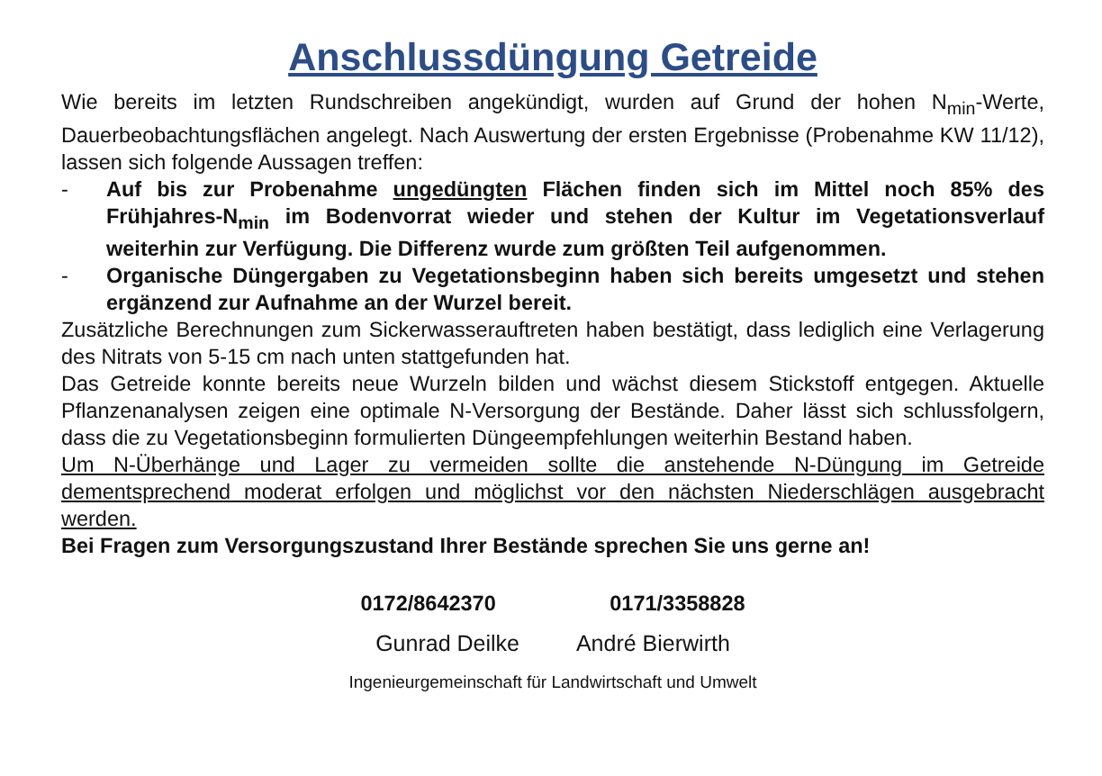Anschlussdüngung Getreide
Wie bereits im letzten Rundschreiben angekündigt, wurden auf Grund der hohen N<sub>min</sub>-Werte, Dauerbeobachtungsflächen angelegt. Nach Auswertung der ersten Ergebnisse (Probenahme KW 11/12), lassen sich folgende Aussagen treffen:
- Auf bis zur Probenahme ungedüngten Flächen finden sich im Mittel noch 85% des Frühjahres-N<sub>min</sub> im Bodenvorrat wieder und stehen der Kultur im Vegetationsverlauf weiterhin zur Verfügung. Die Differenz wurde zum größten Teil aufgenommen.
- Organische Düngergaben zu Vegetationsbeginn haben sich bereits umgesetzt und stehen ergänzend zur Aufnahme an der Wurzel bereit.
Zusätzliche Berechnungen zum Sickerwasserauftreten haben bestätigt, dass lediglich eine Verlagerung des Nitrats von 5-15 cm nach unten stattgefunden hat.
Das Getreide konnte bereits neue Wurzeln bilden und wächst diesem Stickstoff entgegen. Aktuelle Pflanzenanalysen zeigen eine optimale N-Versorgung der Bestände. Daher lässt sich schlussfolgern, dass die zu Vegetationsbeginn formulierten Düngeempfehlungen weiterhin Bestand haben.
Um N-Überhänge und Lager zu vermeiden sollte die anstehende N-Düngung im Getreide dementsprechend moderat erfolgen und möglichst vor den nächsten Niederschlägen ausgebracht werden.
Bei Fragen zum Versorgungszustand Ihrer Bestände sprechen Sie uns gerne an!
0172/8642370 0171/3358828
Gunrad Deilke André Bierwirth
Ingenieurgemeinschaft für Landwirtschaft und Umwelt